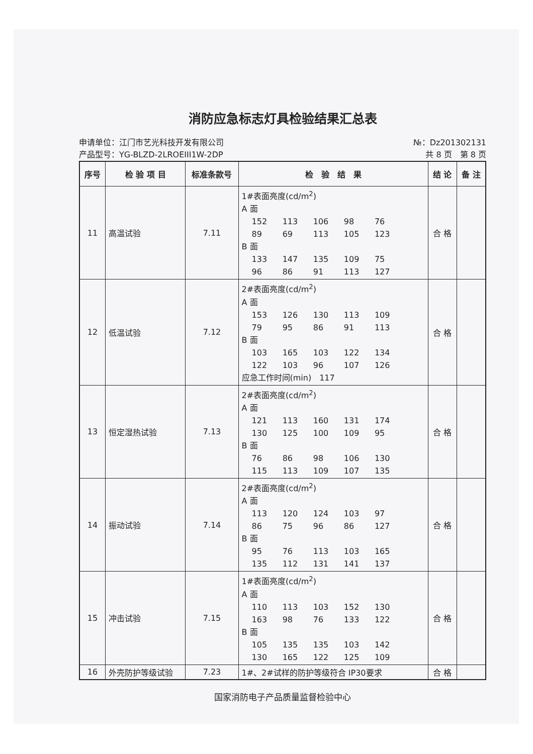消防应急标志灯具检验结果汇总表
申请单位：江门市艺光科技开发有限公司
产品型号：YG-BLZD-2LROEIII1W-2DP
№：Dz201302131
共 8 页　第 8 页
| 序号 | 检 验 项 目 | 标准条款号 | 检 验 结 果 | 结 论 | 备 注 |
| --- | --- | --- | --- | --- | --- |
| 11 | 高温试验 | 7.11 | 1#表面亮度(cd/m<sup>2</sup>) A 面 152 113 106 98 76 89 69 113 105 123 B 面 133 147 135 109 75 96 86 91 113 127 | 合 格 | |
| 12 | 低温试验 | 7.12 | 2#表面亮度(cd/m<sup>2</sup>) A 面 153 126 130 113 109 79 95 86 91 113 B 面 103 165 103 122 134 122 103 96 107 126 应急工作时间(min) 117 | 合 格 | |
| 13 | 恒定湿热试验 | 7.13 | 2#表面亮度(cd/m<sup>2</sup>) A 面 121 113 160 131 174 130 125 100 109 95 B 面 76 86 98 106 130 115 113 109 107 135 | 合 格 | |
| 14 | 振动试验 | 7.14 | 2#表面亮度(cd/m<sup>2</sup>) A 面 113 120 124 103 97 86 75 96 86 127 B 面 95 76 113 103 165 135 112 131 141 137 | 合 格 | |
| 15 | 冲击试验 | 7.15 | 1#表面亮度(cd/m<sup>2</sup>) A 面 110 113 103 152 130 163 98 76 133 122 B 面 105 135 135 103 142 130 165 122 125 109 | 合 格 | |
| 16 | 外壳防护等级试验 | 7.23 | 1#、2#试样的防护等级符合 IP30要求 | 合 格 | |
国家消防电子产品质量监督检验中心